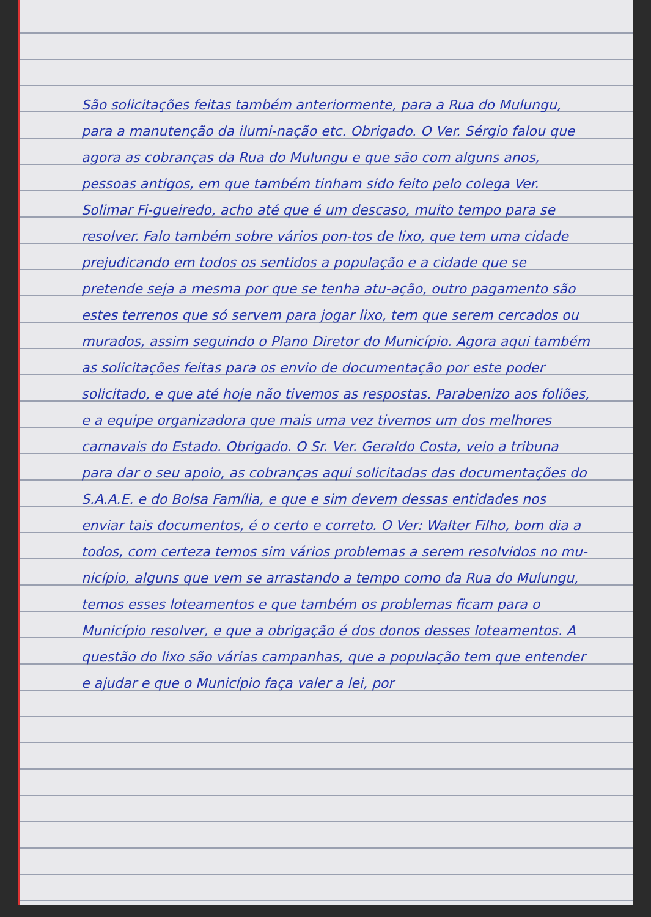São solicitações feitas também anteriormente, para a Rua do Mulungu, para a manutenção da ilumi-nação etc. Obrigado. O Ver. Sérgio falou que agora as cobranças da Rua do Mulungu e que são com alguns anos, pessoas antigos, em que também tinham sido feito pelo colega Ver. Solimar Fi-gueiredo, acho até que é um descaso, muito tempo para se resolver. Falo também sobre vários pon-tos de lixo, que tem uma cidade prejudicando em todos os sentidos a população e a cidade que se pretende seja a mesma por que se tenha atu-ação, outro pagamento são estes terrenos que só servem para jogar lixo, tem que serem cercados ou murados, assim seguindo o Plano Diretor do Município. Agora aqui também as solicitações feitas para os envio de documentação por este poder solicitado, e que até hoje não tivemos as respostas. Parabenizo aos foliões, e a equipe organizadora que mais uma vez tivemos um dos melhores carnavais do Estado. Obrigado. O Sr. Ver. Geraldo Costa, veio a tribuna para dar o seu apoio, as cobranças aqui solicitadas das documentações do S.A.A.E. e do Bolsa Família, e que e sim devem dessas entidades nos enviar tais documentos, é o certo e correto. O Ver: Walter Filho, bom dia a todos, com certeza temos sim vários problemas a serem resolvidos no mu-nicípio, alguns que vem se arrastando a tempo como da Rua do Mulungu, temos esses loteamentos e que também os problemas ficam para o Município resolver, e que a obrigação é dos donos desses loteamentos. A questão do lixo são várias campanhas, que a população tem que entender e ajudar e que o Município faça valer a lei, por